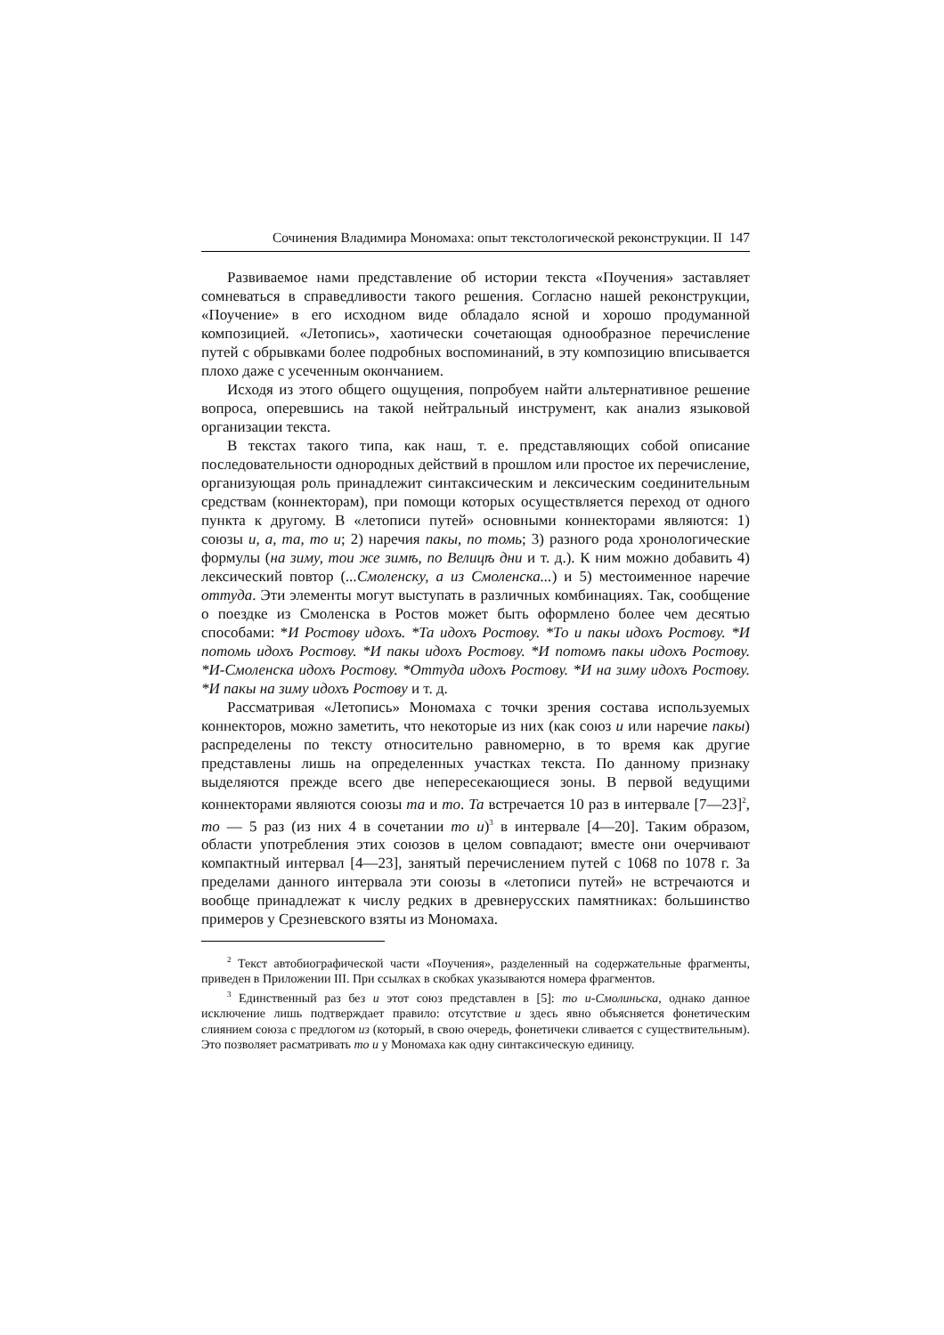Сочинения Владимира Мономаха: опыт текстологической реконструкции. II 147
Развиваемое нами представление об истории текста «Поучения» заставляет сомневаться в справедливости такого решения. Согласно нашей реконструкции, «Поучение» в его исходном виде обладало ясной и хорошо продуманной композицией. «Летопись», хаотически сочетающая однообразное перечисление путей с обрывками более подробных воспоминаний, в эту композицию вписывается плохо даже с усеченным окончанием.
Исходя из этого общего ощущения, попробуем найти альтернативное решение вопроса, оперевшись на такой нейтральный инструмент, как анализ языковой организации текста.
В текстах такого типа, как наш, т. е. представляющих собой описание последовательности однородных действий в прошлом или простое их перечисление, организующая роль принадлежит синтаксическим и лексическим соединительным средствам (коннекторам), при помощи которых осуществляется переход от одного пункта к другому. В «летописи путей» основными коннекторами являются: 1) союзы и, а, та, то и; 2) наречия пакы, по томь; 3) разного рода хронологические формулы (на зиму, тои же зимѣ, по Велицѣ дни и т. д.). К ним можно добавить 4) лексический повтор (...Смоленску, а из Смоленска...) и 5) местоименное наречие оттуда. Эти элементы могут выступать в различных комбинациях. Так, сообщение о поездке из Смоленска в Ростов может быть оформлено более чем десятью способами: *И Ростову идохъ. *Та идохъ Ростову. *То и пакы идохъ Ростову. *И потомь идохъ Ростову. *И пакы идохъ Ростову. *И потомъ пакы идохъ Ростову. *И-Смоленска идохъ Ростову. *Оттуда идохъ Ростову. *И на зиму идохъ Ростову. *И пакы на зиму идохъ Ростову и т. д.
Рассматривая «Летопись» Мономаха с точки зрения состава используемых коннекторов, можно заметить, что некоторые из них (как союз и или наречие пакы) распределены по тексту относительно равномерно, в то время как другие представлены лишь на определенных участках текста. По данному признаку выделяются прежде всего две непересекающиеся зоны. В первой ведущими коннекторами являются союзы та и то. Та встречается 10 раз в интервале [7—23]<sup>2</sup>, то — 5 раз (из них 4 в сочетании то и)<sup>3</sup> в интервале [4—20]. Таким образом, области употребления этих союзов в целом совпадают; вместе они очерчивают компактный интервал [4—23], занятый перечислением путей с 1068 по 1078 г. За пределами данного интервала эти союзы в «летописи путей» не встречаются и вообще принадлежат к числу редких в древнерусских памятниках: большинство примеров у Срезневского взяты из Мономаха.
<sup>2</sup> Текст автобиографической части «Поучения», разделенный на содержательные фрагменты, приведен в Приложении III. При ссылках в скобках указываются номера фрагментов.
<sup>3</sup> Единственный раз без и этот союз представлен в [5]: то и-Смолиньска, однако данное исключение лишь подтверждает правило: отсутствие и здесь явно объясняется фонетическим слиянием союза с предлогом из (который, в свою очередь, фонетичеки сливается с существительным). Это позволяет расматривать то и у Мономаха как одну синтаксическую единицу.